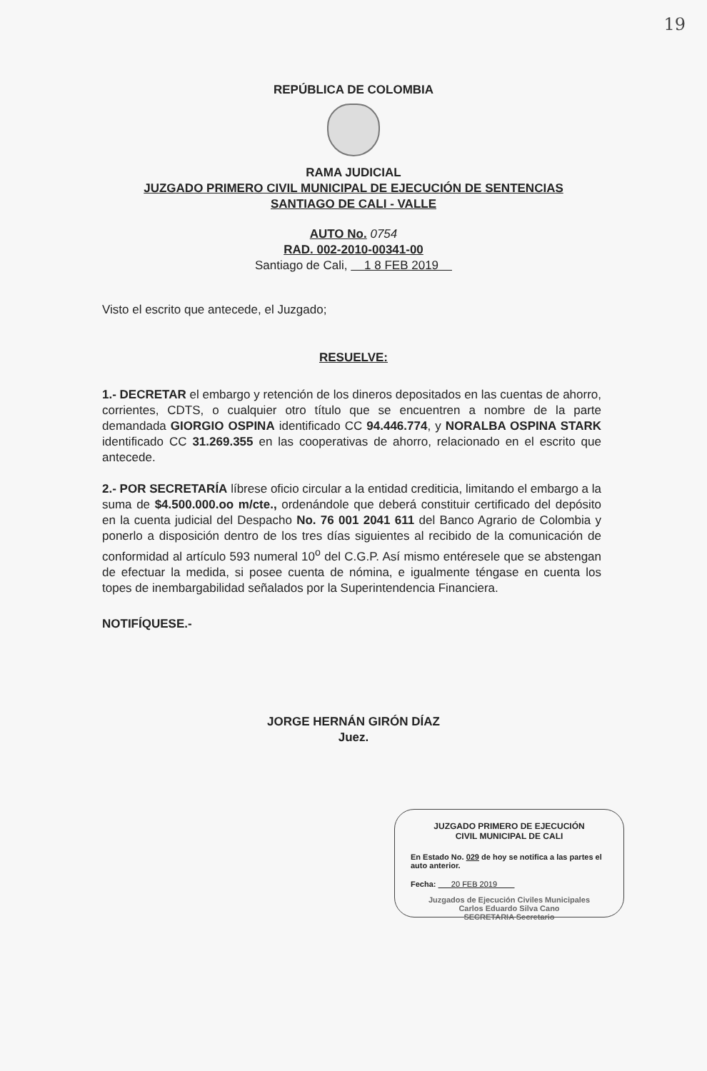19
REPÚBLICA DE COLOMBIA
RAMA JUDICIAL
JUZGADO PRIMERO CIVIL MUNICIPAL DE EJECUCIÓN DE SENTENCIAS
SANTIAGO DE CALI - VALLE
AUTO No. 0754
RAD. 002-2010-00341-00
Santiago de Cali, 1 8 FEB 2019
Visto el escrito que antecede, el Juzgado;
RESUELVE:
1.- DECRETAR el embargo y retención de los dineros depositados en las cuentas de ahorro, corrientes, CDTS, o cualquier otro título que se encuentren a nombre de la parte demandada GIORGIO OSPINA identificado CC 94.446.774, y NORALBA OSPINA STARK identificado CC 31.269.355 en las cooperativas de ahorro, relacionado en el escrito que antecede.
2.- POR SECRETARÍA líbrese oficio circular a la entidad crediticia, limitando el embargo a la suma de $4.500.000.oo m/cte., ordenándole que deberá constituir certificado del depósito en la cuenta judicial del Despacho No. 76 001 2041 611 del Banco Agrario de Colombia y ponerlo a disposición dentro de los tres días siguientes al recibido de la comunicación de conformidad al artículo 593 numeral 10<sup>o</sup> del C.G.P. Así mismo entéresele que se abstengan de efectuar la medida, si posee cuenta de nómina, e igualmente téngase en cuenta los topes de inembargabilidad señalados por la Superintendencia Financiera.
NOTIFÍQUESE.-
JORGE HERNÁN GIRÓN DÍAZ
Juez.
JUZGADO PRIMERO DE EJECUCIÓN
CIVIL MUNICIPAL DE CALI
En Estado No. 029 de hoy se notifica a las partes el auto anterior.
Fecha: 20 FEB 2019
Juzgados de Ejecución Civiles Municipales
Carlos Eduardo Silva Cano
SECRETARIA Secretario